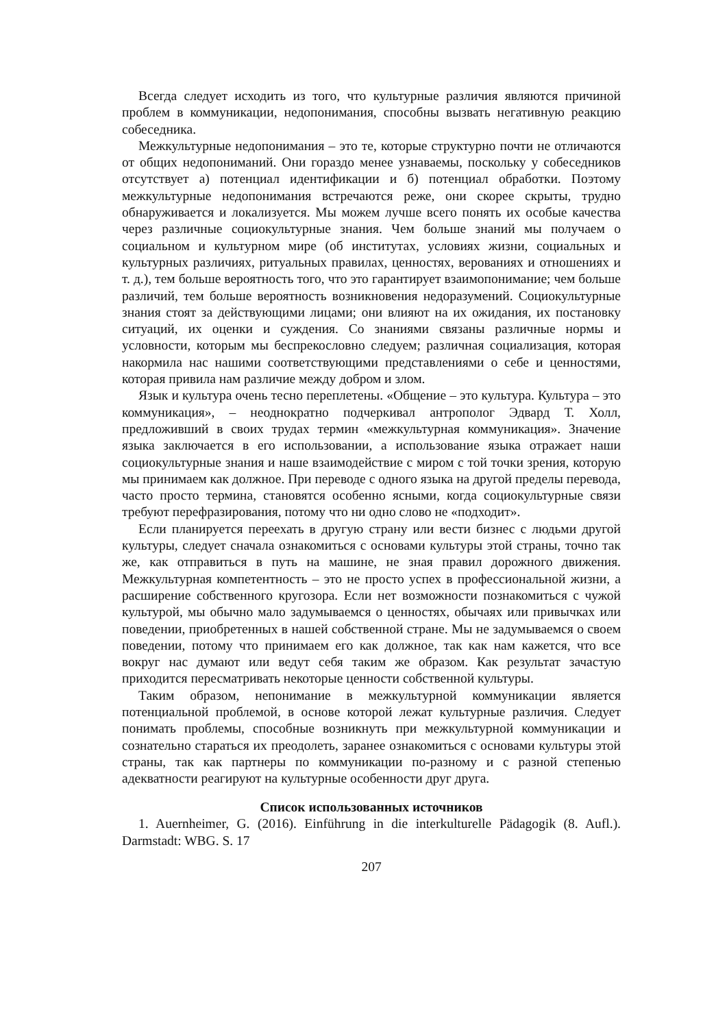Всегда следует исходить из того, что культурные различия являются причиной проблем в коммуникации, недопонимания, способны вызвать негативную реакцию собеседника.
Межкультурные недопонимания – это те, которые структурно почти не отличаются от общих недопониманий. Они гораздо менее узнаваемы, поскольку у собеседников отсутствует а) потенциал идентификации и б) потенциал обработки. Поэтому межкультурные недопонимания встречаются реже, они скорее скрыты, трудно обнаруживается и локализуется. Мы можем лучше всего понять их особые качества через различные социокультурные знания. Чем больше знаний мы получаем о социальном и культурном мире (об институтах, условиях жизни, социальных и культурных различиях, ритуальных правилах, ценностях, верованиях и отношениях и т. д.), тем больше вероятность того, что это гарантирует взаимопонимание; чем больше различий, тем больше вероятность возникновения недоразумений. Социокультурные знания стоят за действующими лицами; они влияют на их ожидания, их постановку ситуаций, их оценки и суждения. Со знаниями связаны различные нормы и условности, которым мы беспрекословно следуем; различная социализация, которая накормила нас нашими соответствующими представлениями о себе и ценностями, которая привила нам различие между добром и злом.
Язык и культура очень тесно переплетены. «Общение – это культура. Культура – это коммуникация», – неоднократно подчеркивал антрополог Эдвард Т. Холл, предложивший в своих трудах термин «межкультурная коммуникация». Значение языка заключается в его использовании, а использование языка отражает наши социокультурные знания и наше взаимодействие с миром с той точки зрения, которую мы принимаем как должное. При переводе с одного языка на другой пределы перевода, часто просто термина, становятся особенно ясными, когда социокультурные связи требуют перефразирования, потому что ни одно слово не «подходит».
Если планируется переехать в другую страну или вести бизнес с людьми другой культуры, следует сначала ознакомиться с основами культуры этой страны, точно так же, как отправиться в путь на машине, не зная правил дорожного движения. Межкультурная компетентность – это не просто успех в профессиональной жизни, а расширение собственного кругозора. Если нет возможности познакомиться с чужой культурой, мы обычно мало задумываемся о ценностях, обычаях или привычках или поведении, приобретенных в нашей собственной стране. Мы не задумываемся о своем поведении, потому что принимаем его как должное, так как нам кажется, что все вокруг нас думают или ведут себя таким же образом. Как результат зачастую приходится пересматривать некоторые ценности собственной культуры.
Таким образом, непонимание в межкультурной коммуникации является потенциальной проблемой, в основе которой лежат культурные различия. Следует понимать проблемы, способные возникнуть при межкультурной коммуникации и сознательно стараться их преодолеть, заранее ознакомиться с основами культуры этой страны, так как партнеры по коммуникации по-разному и с разной степенью адекватности реагируют на культурные особенности друг друга.
Список использованных источников
1. Auernheimer, G. (2016). Einführung in die interkulturelle Pädagogik (8. Aufl.). Darmstadt: WBG. S. 17
207